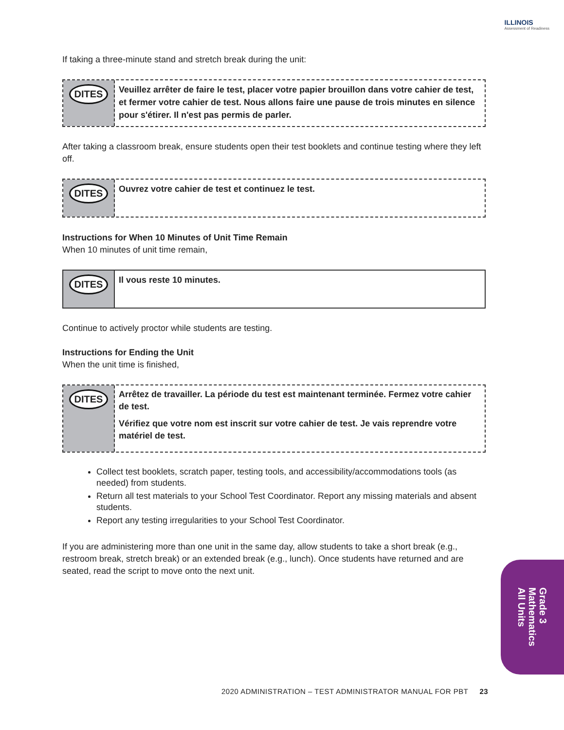ILLINOIS
Assessment of Readiness
If taking a three-minute stand and stretch break during the unit:
DITES
Veuillez arrêter de faire le test, placer votre papier brouillon dans votre cahier de test, et fermer votre cahier de test. Nous allons faire une pause de trois minutes en silence pour s'étirer. Il n'est pas permis de parler.
After taking a classroom break, ensure students open their test booklets and continue testing where they left off.
DITES
Ouvrez votre cahier de test et continuez le test.
Instructions for When 10 Minutes of Unit Time Remain
When 10 minutes of unit time remain,
DITES
Il vous reste 10 minutes.
Continue to actively proctor while students are testing.
Instructions for Ending the Unit
When the unit time is finished,
DITES
Arrêtez de travailler. La période du test est maintenant terminée. Fermez votre cahier de test.
Vérifiez que votre nom est inscrit sur votre cahier de test. Je vais reprendre votre matériel de test.
Collect test booklets, scratch paper, testing tools, and accessibility/accommodations tools (as needed) from students.
Return all test materials to your School Test Coordinator. Report any missing materials and absent students.
Report any testing irregularities to your School Test Coordinator.
If you are administering more than one unit in the same day, allow students to take a short break (e.g., restroom break, stretch break) or an extended break (e.g., lunch). Once students have returned and are seated, read the script to move onto the next unit.
Grade 3
Mathematics
All Units
2020 ADMINISTRATION – TEST ADMINISTRATOR MANUAL FOR PBT 23